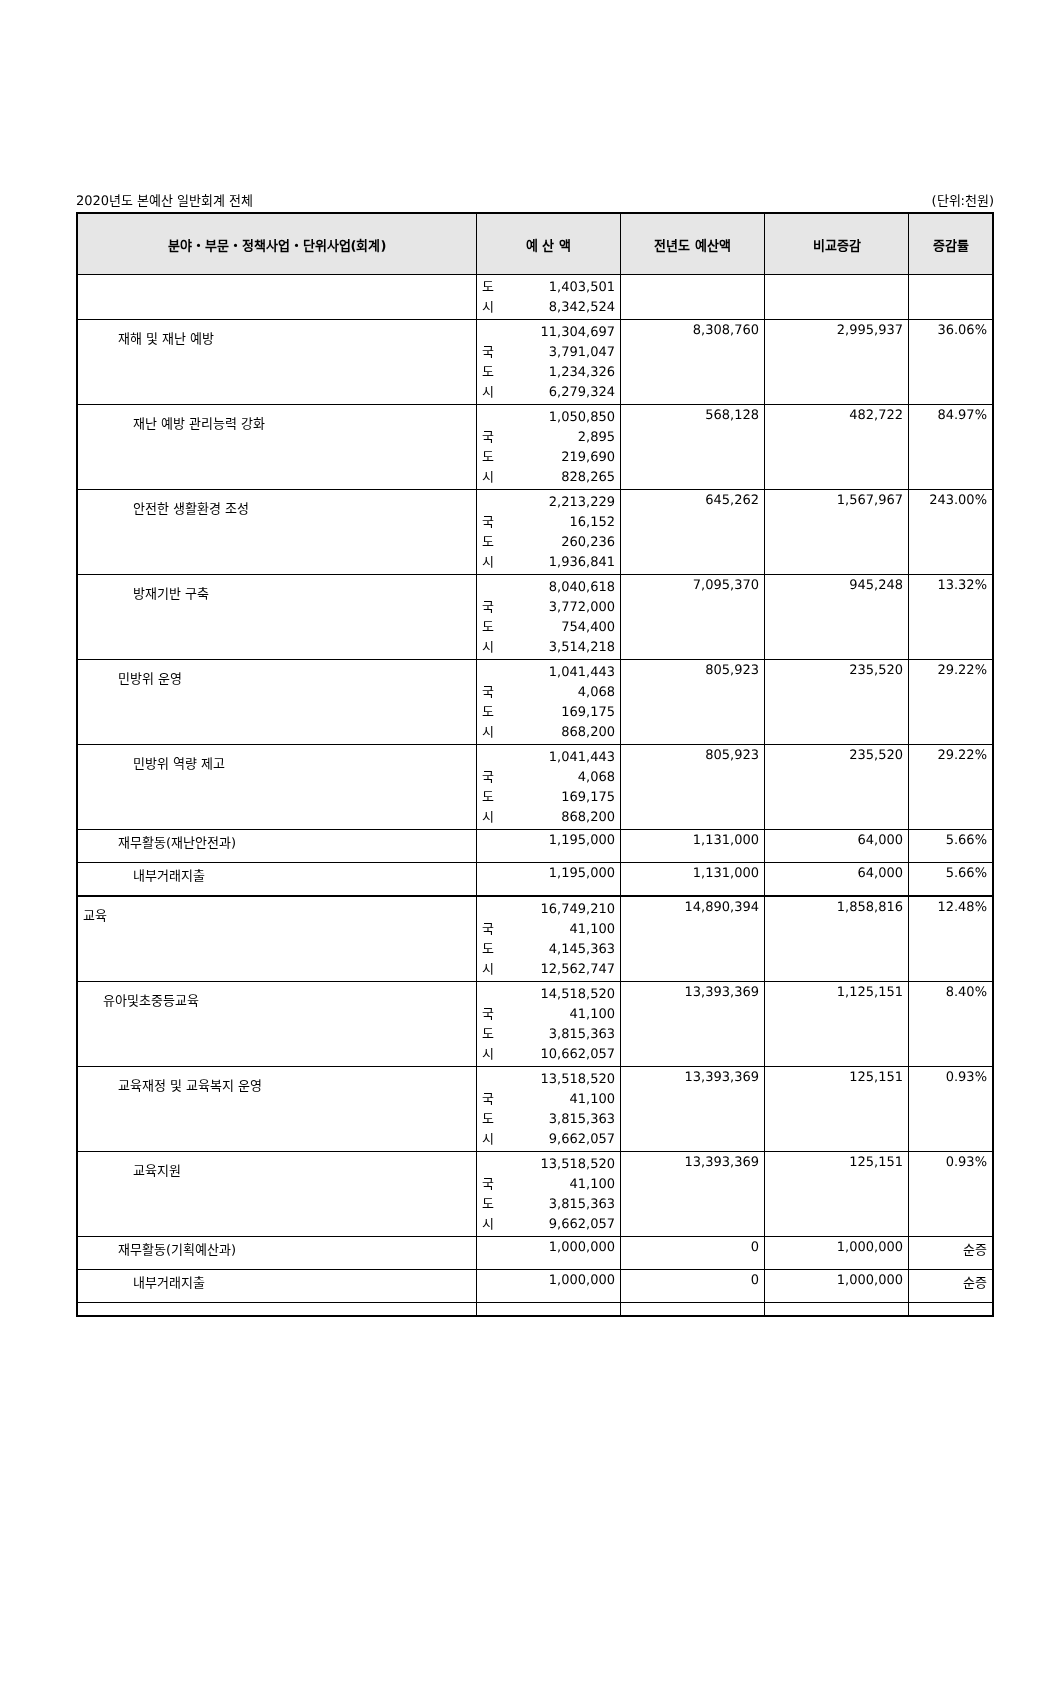2020년도 본예산 일반회계 전체 (단위:천원)
| 분야・부문・정책사업・단위사업(회계) | 예 산 액 | 전년도 예산액 | 비교증감 | 증감률 |
| --- | --- | --- | --- | --- |
| | 도 1,403,501 시 8,342,524 | | | |
| 재해 및 재난 예방 | 11,304,697 국 3,791,047 도 1,234,326 시 6,279,324 | 8,308,760 | 2,995,937 | 36.06% |
| 재난 예방 관리능력 강화 | 1,050,850 국 2,895 도 219,690 시 828,265 | 568,128 | 482,722 | 84.97% |
| 안전한 생활환경 조성 | 2,213,229 국 16,152 도 260,236 시 1,936,841 | 645,262 | 1,567,967 | 243.00% |
| 방재기반 구축 | 8,040,618 국 3,772,000 도 754,400 시 3,514,218 | 7,095,370 | 945,248 | 13.32% |
| 민방위 운영 | 1,041,443 국 4,068 도 169,175 시 868,200 | 805,923 | 235,520 | 29.22% |
| 민방위 역량 제고 | 1,041,443 국 4,068 도 169,175 시 868,200 | 805,923 | 235,520 | 29.22% |
| 재무활동(재난안전과) | 1,195,000 | 1,131,000 | 64,000 | 5.66% |
| 내부거래지출 | 1,195,000 | 1,131,000 | 64,000 | 5.66% |
| 교육 | 16,749,210 국 41,100 도 4,145,363 시 12,562,747 | 14,890,394 | 1,858,816 | 12.48% |
| 유아및초중등교육 | 14,518,520 국 41,100 도 3,815,363 시 10,662,057 | 13,393,369 | 1,125,151 | 8.40% |
| 교육재정 및 교육복지 운영 | 13,518,520 국 41,100 도 3,815,363 시 9,662,057 | 13,393,369 | 125,151 | 0.93% |
| 교육지원 | 13,518,520 국 41,100 도 3,815,363 시 9,662,057 | 13,393,369 | 125,151 | 0.93% |
| 재무활동(기획예산과) | 1,000,000 | 0 | 1,000,000 | 순증 |
| 내부거래지출 | 1,000,000 | 0 | 1,000,000 | 순증 |